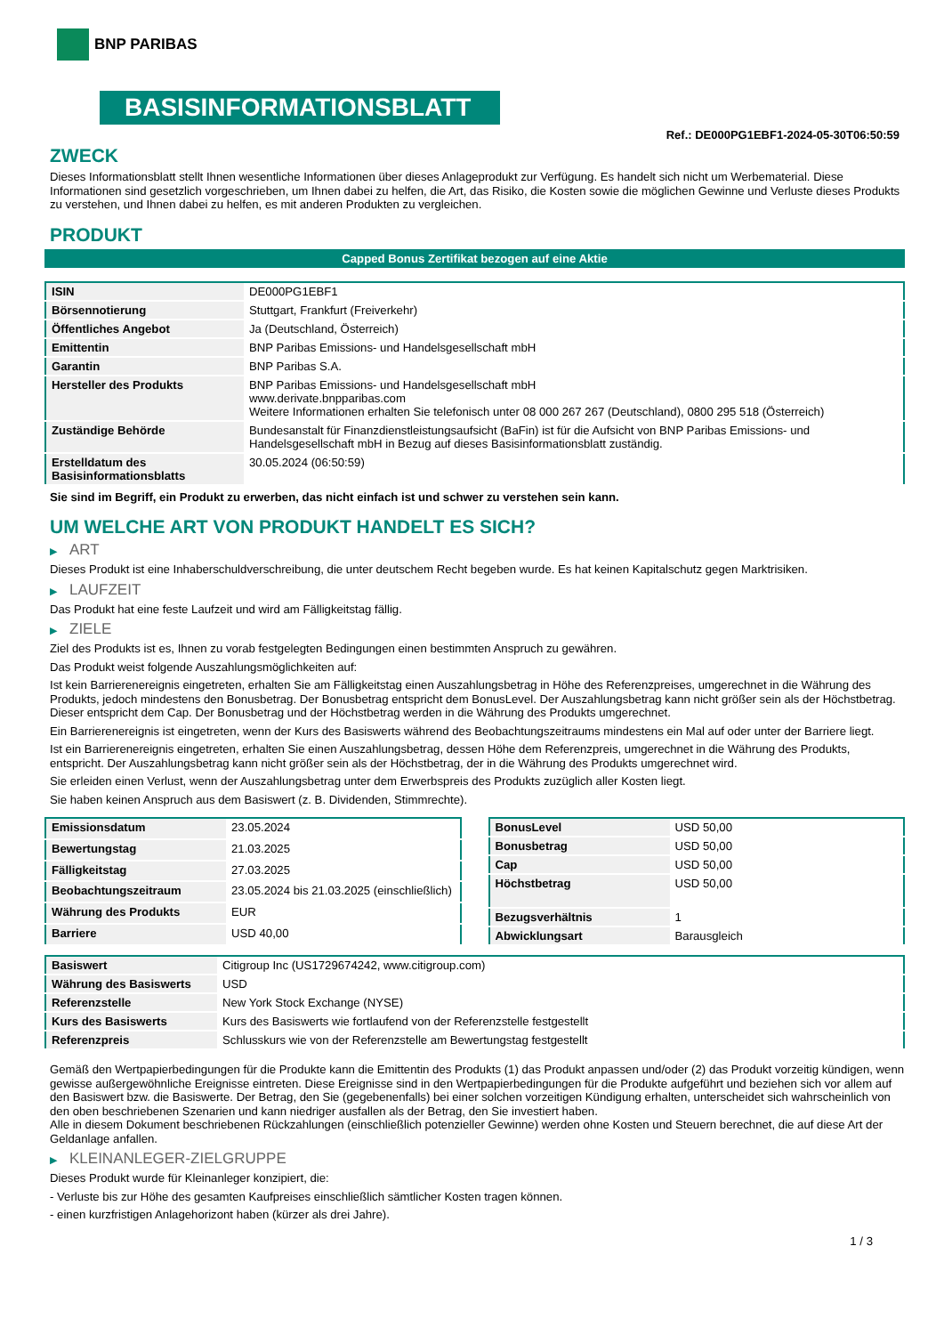BNP PARIBAS
BASISINFORMATIONSBLATT
Ref.: DE000PG1EBF1-2024-05-30T06:50:59
ZWECK
Dieses Informationsblatt stellt Ihnen wesentliche Informationen über dieses Anlageprodukt zur Verfügung. Es handelt sich nicht um Werbematerial. Diese Informationen sind gesetzlich vorgeschrieben, um Ihnen dabei zu helfen, die Art, das Risiko, die Kosten sowie die möglichen Gewinne und Verluste dieses Produkts zu verstehen, und Ihnen dabei zu helfen, es mit anderen Produkten zu vergleichen.
PRODUKT
Capped Bonus Zertifikat bezogen auf eine Aktie
| ISIN | DE000PG1EBF1 |
| Börsennotierung | Stuttgart, Frankfurt (Freiverkehr) |
| Öffentliches Angebot | Ja (Deutschland, Österreich) |
| Emittentin | BNP Paribas Emissions- und Handelsgesellschaft mbH |
| Garantin | BNP Paribas S.A. |
| Hersteller des Produkts | BNP Paribas Emissions- und Handelsgesellschaft mbH www.derivate.bnpparibas.com Weitere Informationen erhalten Sie telefonisch unter 08 000 267 267 (Deutschland), 0800 295 518 (Österreich) |
| Zuständige Behörde | Bundesanstalt für Finanzdienstleistungsaufsicht (BaFin) ist für die Aufsicht von BNP Paribas Emissions- und Handelsgesellschaft mbH in Bezug auf dieses Basisinformationsblatt zuständig. |
| Erstelldatum des Basisinformationsblatts | 30.05.2024 (06:50:59) |
Sie sind im Begriff, ein Produkt zu erwerben, das nicht einfach ist und schwer zu verstehen sein kann.
UM WELCHE ART VON PRODUKT HANDELT ES SICH?
▶ ART
Dieses Produkt ist eine Inhaberschuldverschreibung, die unter deutschem Recht begeben wurde. Es hat keinen Kapitalschutz gegen Marktrisiken.
▶ LAUFZEIT
Das Produkt hat eine feste Laufzeit und wird am Fälligkeitstag fällig.
▶ ZIELE
Ziel des Produkts ist es, Ihnen zu vorab festgelegten Bedingungen einen bestimmten Anspruch zu gewähren.
Das Produkt weist folgende Auszahlungsmöglichkeiten auf:
Ist kein Barrierenereignis eingetreten, erhalten Sie am Fälligkeitstag einen Auszahlungsbetrag in Höhe des Referenzpreises, umgerechnet in die Währung des Produkts, jedoch mindestens den Bonusbetrag. Der Bonusbetrag entspricht dem BonusLevel. Der Auszahlungsbetrag kann nicht größer sein als der Höchstbetrag. Dieser entspricht dem Cap. Der Bonusbetrag und der Höchstbetrag werden in die Währung des Produkts umgerechnet.
Ein Barrierenereignis ist eingetreten, wenn der Kurs des Basiswerts während des Beobachtungszeitraums mindestens ein Mal auf oder unter der Barriere liegt.
Ist ein Barrierenereignis eingetreten, erhalten Sie einen Auszahlungsbetrag, dessen Höhe dem Referenzpreis, umgerechnet in die Währung des Produkts, entspricht. Der Auszahlungsbetrag kann nicht größer sein als der Höchstbetrag, der in die Währung des Produkts umgerechnet wird.
Sie erleiden einen Verlust, wenn der Auszahlungsbetrag unter dem Erwerbspreis des Produkts zuzüglich aller Kosten liegt.
Sie haben keinen Anspruch aus dem Basiswert (z. B. Dividenden, Stimmrechte).
| Emissionsdatum | 23.05.2024 |
| Bewertungstag | 21.03.2025 |
| Fälligkeitstag | 27.03.2025 |
| Beobachtungszeitraum | 23.05.2024 bis 21.03.2025 (einschließlich) |
| Währung des Produkts | EUR |
| Barriere | USD 40,00 |
| BonusLevel | USD 50,00 |
| Bonusbetrag | USD 50,00 |
| Cap | USD 50,00 |
| Höchstbetrag | USD 50,00 |
| Bezugsverhältnis | 1 |
| Abwicklungsart | Barausgleich |
| Basiswert | Citigroup Inc (US1729674242, www.citigroup.com) |
| Währung des Basiswerts | USD |
| Referenzstelle | New York Stock Exchange (NYSE) |
| Kurs des Basiswerts | Kurs des Basiswerts wie fortlaufend von der Referenzstelle festgestellt |
| Referenzpreis | Schlusskurs wie von der Referenzstelle am Bewertungstag festgestellt |
Gemäß den Wertpapierbedingungen für die Produkte kann die Emittentin des Produkts (1) das Produkt anpassen und/oder (2) das Produkt vorzeitig kündigen, wenn gewisse außergewöhnliche Ereignisse eintreten. Diese Ereignisse sind in den Wertpapierbedingungen für die Produkte aufgeführt und beziehen sich vor allem auf den Basiswert bzw. die Basiswerte. Der Betrag, den Sie (gegebenenfalls) bei einer solchen vorzeitigen Kündigung erhalten, unterscheidet sich wahrscheinlich von den oben beschriebenen Szenarien und kann niedriger ausfallen als der Betrag, den Sie investiert haben.
Alle in diesem Dokument beschriebenen Rückzahlungen (einschließlich potenzieller Gewinne) werden ohne Kosten und Steuern berechnet, die auf diese Art der Geldanlage anfallen.
▶ KLEINANLEGER-ZIELGRUPPE
Dieses Produkt wurde für Kleinanleger konzipiert, die:
- Verluste bis zur Höhe des gesamten Kaufpreises einschließlich sämtlicher Kosten tragen können.
- einen kurzfristigen Anlagehorizont haben (kürzer als drei Jahre).
1 / 3